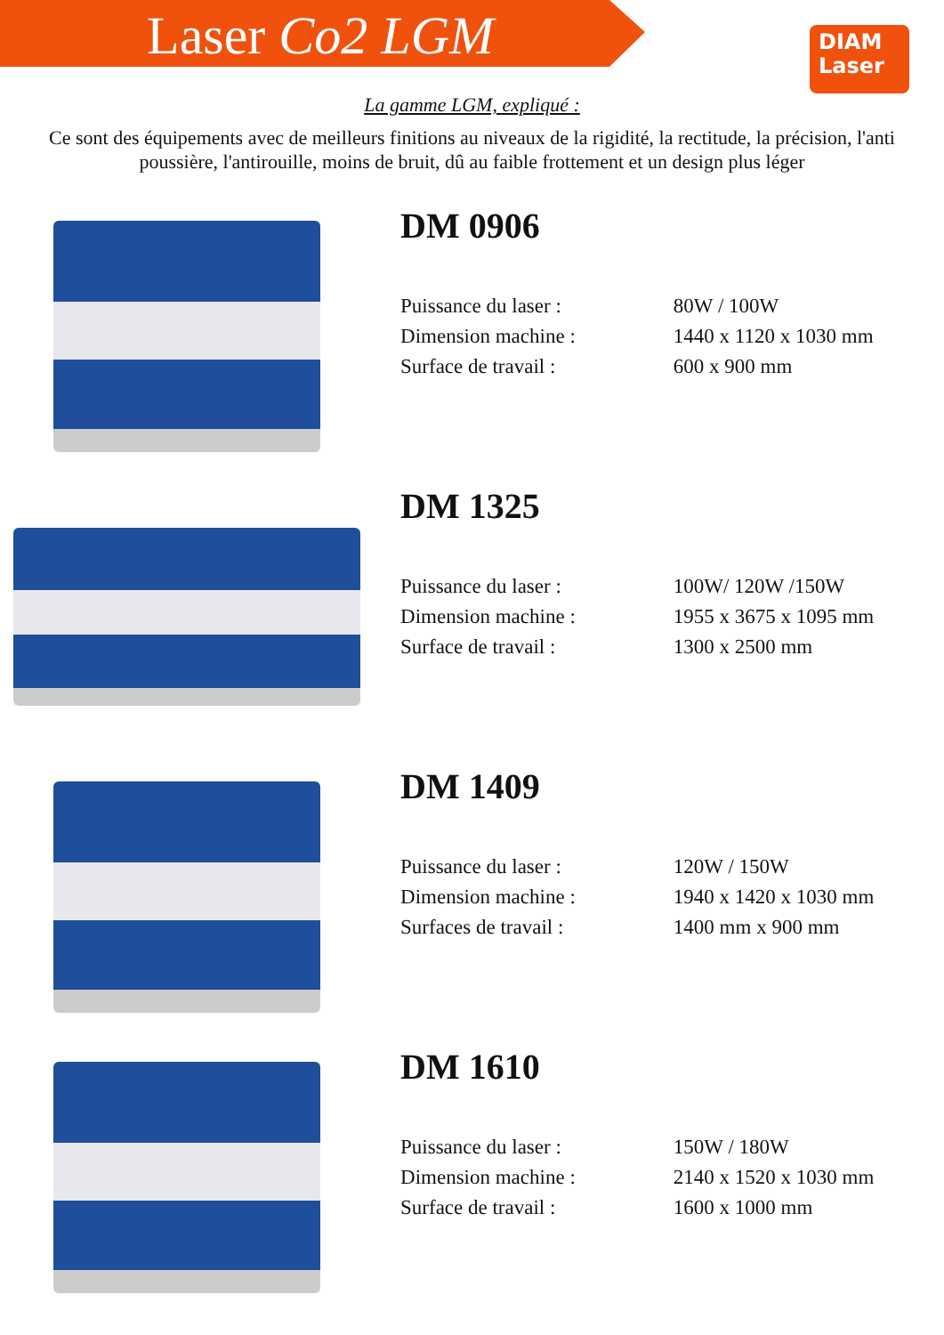Laser Co2 LGM
DIAM
Laser
La gamme LGM, expliqué :
Ce sont des équipements avec de meilleurs finitions au niveaux de la rigidité, la rectitude, la précision, l'anti poussière, l'antirouille, moins de bruit, dû au faible frottement et un design plus léger
DM 0906
| Puissance du laser : | 80W / 100W |
| Dimension machine : | 1440 x 1120 x 1030 mm |
| Surface de travail : | 600 x 900 mm |
DM 1325
| Puissance du laser : | 100W/ 120W /150W |
| Dimension machine : | 1955 x 3675 x 1095 mm |
| Surface de travail : | 1300 x 2500 mm |
DM 1409
| Puissance du laser : | 120W / 150W |
| Dimension machine : | 1940 x 1420 x 1030 mm |
| Surfaces de travail : | 1400 mm x 900 mm |
DM 1610
| Puissance du laser : | 150W / 180W |
| Dimension machine : | 2140 x 1520 x 1030 mm |
| Surface de travail : | 1600 x 1000 mm |